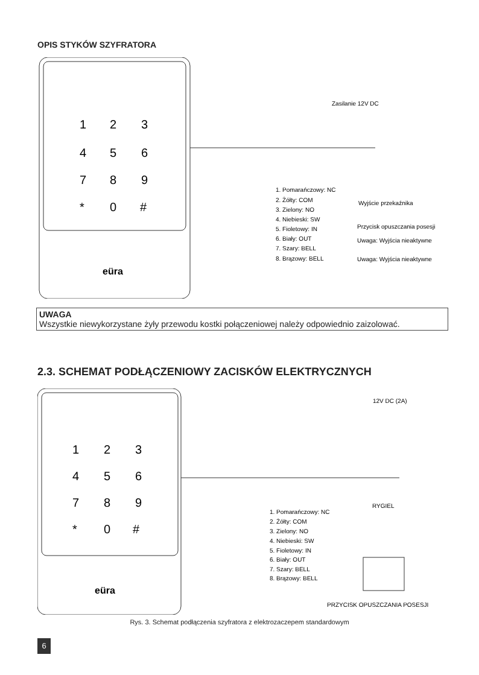OPIS STYKÓW SZYFRATORA
1
2
3
4
5
6
7
8
9
*
0
#
eüra
Zasilanie 12V DC
1. Pomarańczowy: NC
2. Żółty: COM
3. Zielony: NO
4. Niebieski: SW
5. Fioletowy: IN
6. Biały: OUT
7. Szary: BELL
8. Brązowy: BELL
Wyjście przekaźnika
Przycisk opuszczania posesji
Uwaga: Wyjścia nieaktywne
Uwaga: Wyjścia nieaktywne
UWAGA
Wszystkie niewykorzystane żyły przewodu kostki połączeniowej należy odpowiednio zaizolować.
2.3. SCHEMAT PODŁĄCZENIOWY ZACISKÓW ELEKTRYCZNYCH
1
2
3
4
5
6
7
8
9
*
0
#
eüra
12V DC (2A)
1. Pomarańczowy: NC
2. Żółty: COM
3. Zielony: NO
4. Niebieski: SW
5. Fioletowy: IN
6. Biały: OUT
7. Szary: BELL
8. Brązowy: BELL
RYGIEL
PRZYCISK OPUSZCZANIA POSESJI
Rys. 3. Schemat podłączenia szyfratora z elektrozaczepem standardowym
6